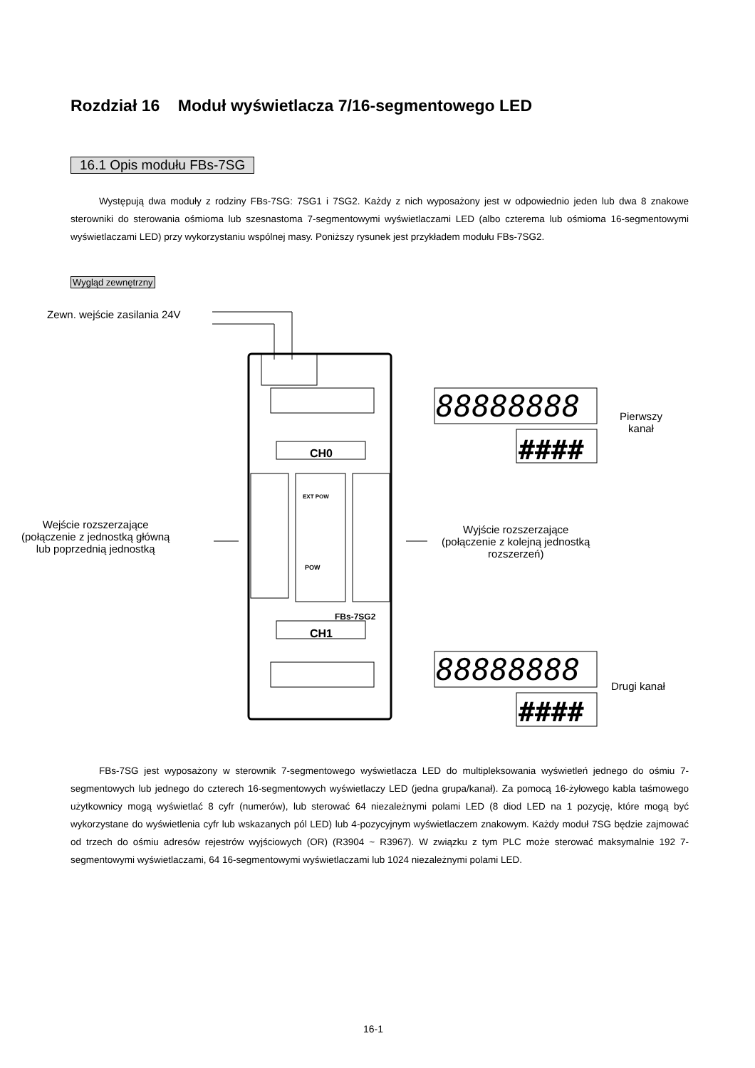Rozdział 16 Moduł wyświetlacza 7/16-segmentowego LED
16.1 Opis modułu FBs-7SG
Występują dwa moduły z rodziny FBs-7SG: 7SG1 i 7SG2. Każdy z nich wyposażony jest w odpowiednio jeden lub dwa 8 znakowe sterowniki do sterowania ośmioma lub szesnastoma 7-segmentowymi wyświetlaczami LED (albo czterema lub ośmioma 16-segmentowymi wyświetlaczami LED) przy wykorzystaniu wspólnej masy. Poniższy rysunek jest przykładem modułu FBs-7SG2.
Wygląd zewnętrzny
Zewn. wejście zasilania 24V
CH0
CH1
FBs-7SG2
EXT POW
POW
88888888
####
88888888
####
Pierwszy
kanał
Wejście rozszerzające
(połączenie z jednostką główną
lub poprzednią jednostką
Wyjście rozszerzające
(połączenie z kolejną jednostką
rozszerzeń)
Drugi kanał
FBs-7SG jest wyposażony w sterownik 7-segmentowego wyświetlacza LED do multipleksowania wyświetleń jednego do ośmiu 7-segmentowych lub jednego do czterech 16-segmentowych wyświetlaczy LED (jedna grupa/kanał). Za pomocą 16-żyłowego kabla taśmowego użytkownicy mogą wyświetlać 8 cyfr (numerów), lub sterować 64 niezależnymi polami LED (8 diod LED na 1 pozycję, które mogą być wykorzystane do wyświetlenia cyfr lub wskazanych pól LED) lub 4-pozycyjnym wyświetlaczem znakowym. Każdy moduł 7SG będzie zajmować od trzech do ośmiu adresów rejestrów wyjściowych (OR) (R3904 ~ R3967). W związku z tym PLC może sterować maksymalnie 192 7-segmentowymi wyświetlaczami, 64 16-segmentowymi wyświetlaczami lub 1024 niezależnymi polami LED.
16-1